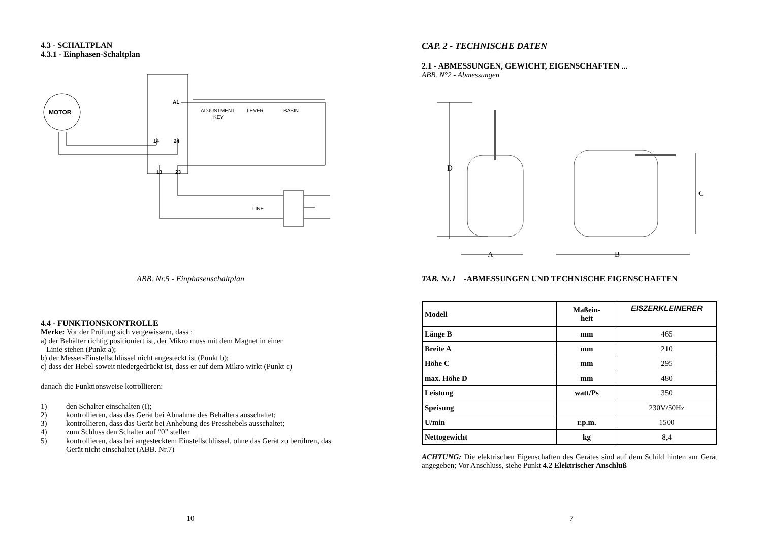4.3 - SCHALTPLAN
4.3.1 - Einphasen-Schaltplan
MOTOR
A1
14
24
13
23
ADJUSTMENT
KEY
LEVER
BASIN
LINE
ABB. Nr.5 - Einphasenschaltplan
4.4 - FUNKTIONSKONTROLLE
Merke: Vor der Prüfung sich vergewissern, dass :
a) der Behälter richtig positioniert ist, der Mikro muss mit dem Magnet in einer
Linie stehen (Punkt a);
b) der Messer-Einstellschlüssel nicht angesteckt ist (Punkt b);
c) dass der Hebel soweit niedergedrückt ist, dass er auf dem Mikro wirkt (Punkt c)
danach die Funktionsweise kotrollieren:
1) den Schalter einschalten (I);
2) kontrollieren, dass das Gerät bei Abnahme des Behälters ausschaltet;
3) kontrollieren, dass das Gerät bei Anhebung des Presshebels ausschaltet;
4) zum Schluss den Schalter auf “0” stellen
5) kontrollieren, dass bei angestecktem Einstellschlüssel, ohne das Gerät zu berühren, das Gerät nicht einschaltet (ABB. Nr.7)
10
CAP. 2 - TECHNISCHE DATEN
2.1 - ABMESSUNGEN, GEWICHT, EIGENSCHAFTEN ...
ABB. N°2 - Abmessungen
D
C
A
B
TAB. Nr.1 -ABMESSUNGEN UND TECHNISCHE EIGENSCHAFTEN
| Modell | Maßein- heit | EISZERKLEINERER |
| Länge B | mm | 465 |
| Breite A | mm | 210 |
| Höhe C | mm | 295 |
| max. Höhe D | mm | 480 |
| Leistung | watt/Ps | 350 |
| Speisung | | 230V/50Hz |
| U/min | r.p.m. | 1500 |
| Nettogewicht | kg | 8,4 |
ACHTUNG: Die elektrischen Eigenschaften des Gerätes sind auf dem Schild hinten am Gerät angegeben; Vor Anschluss, siehe Punkt 4.2 Elektrischer Anschluß
7